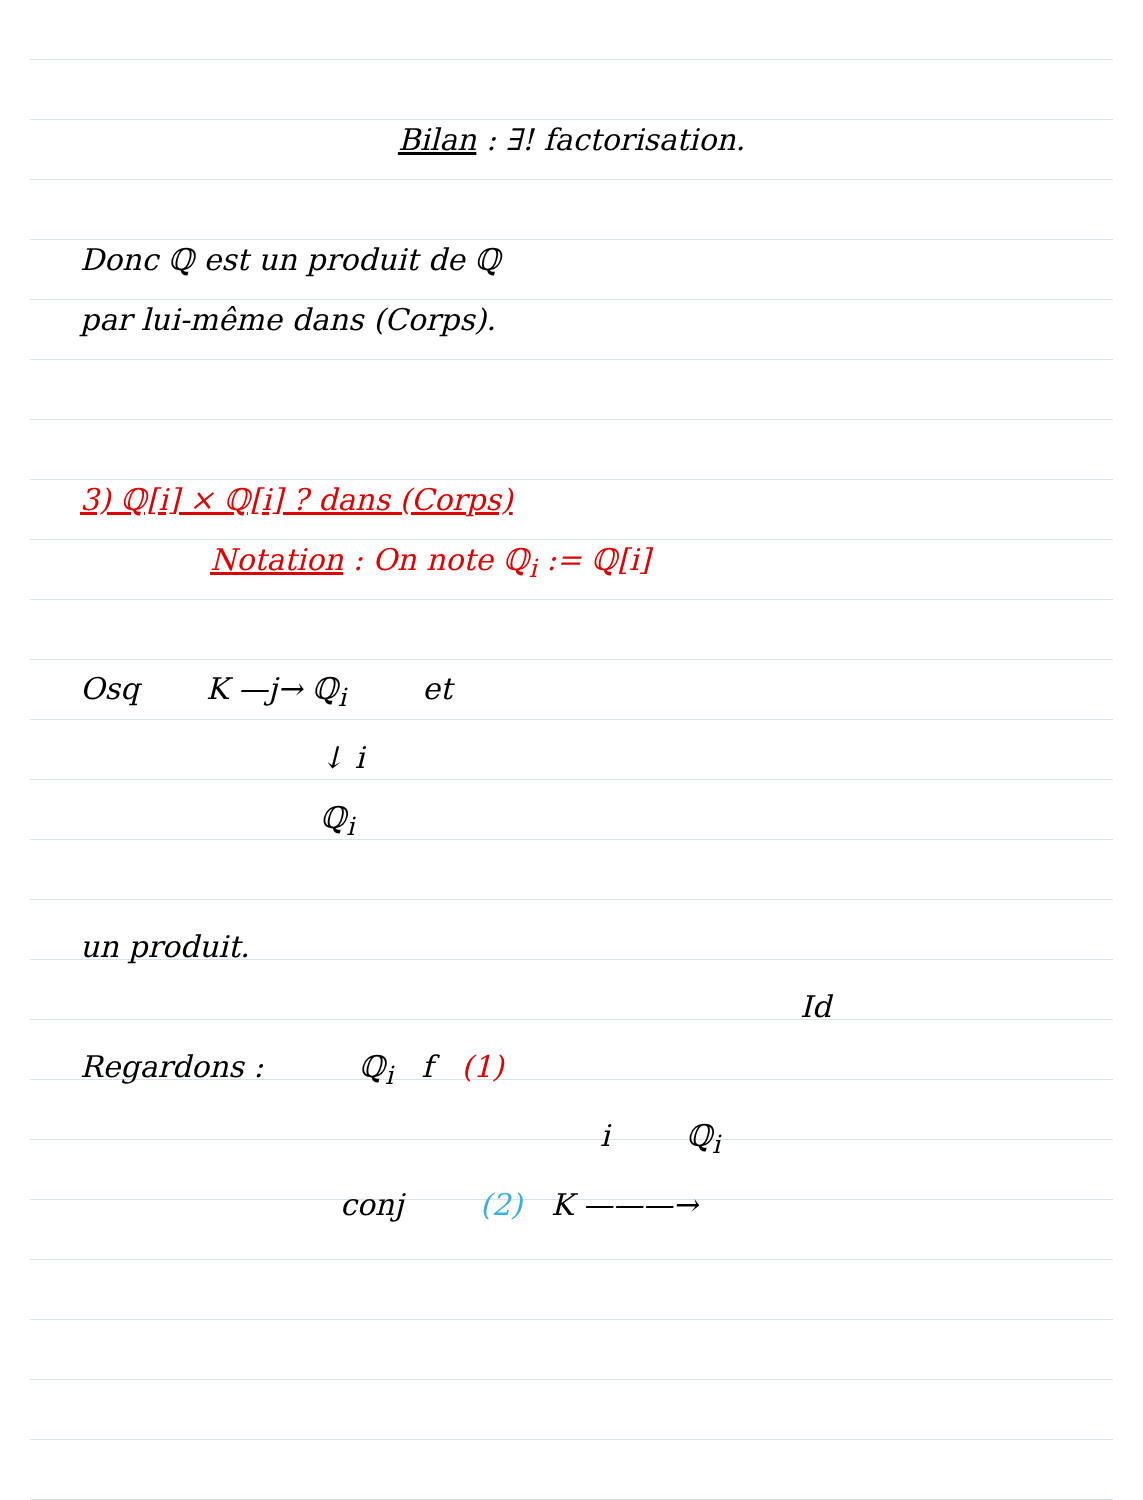Bilan : ∃! factorisation.
Donc ℚ est un produit de ℚ
par lui-même dans (Corps).
3) ℚ[i] × ℚ[i] ? dans (Corps)
Notation : On note ℚ<sub>i</sub> := ℚ[i]
Osq K —j→ ℚ<sub>i</sub> et
↓ i
ℚ<sub>i</sub>
un produit.
Id
Regardons : ℚ<sub>i</sub> f (1)
i ℚ<sub>i</sub>
conj (2) K ———→